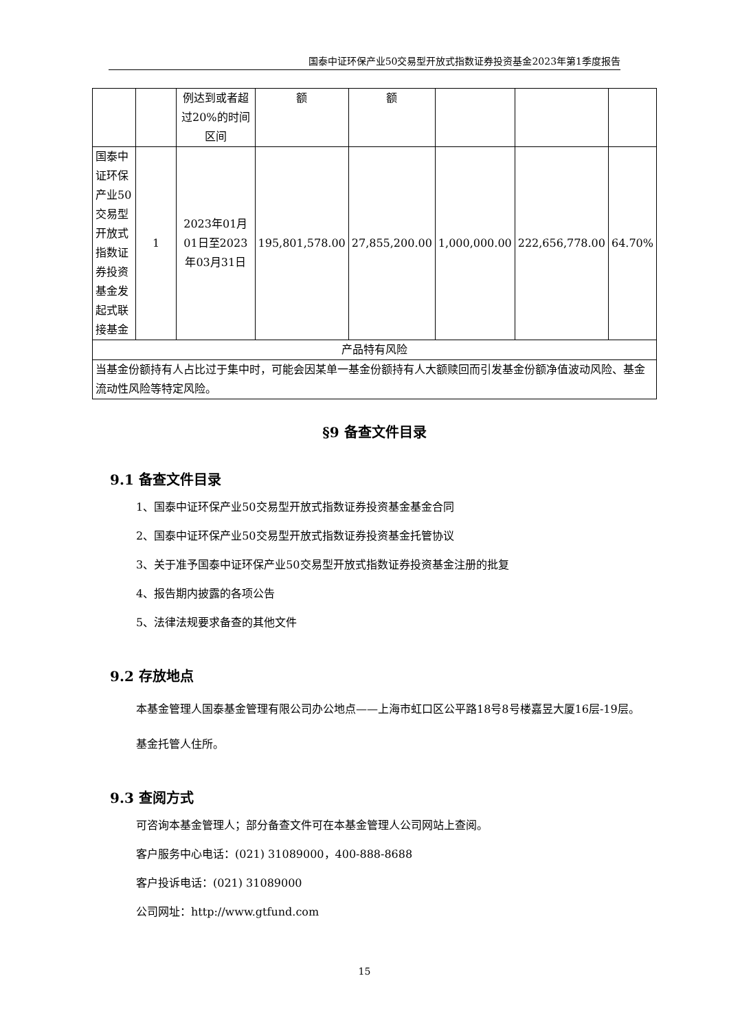国泰中证环保产业50交易型开放式指数证券投资基金2023年第1季度报告
| | | 例达到或者超过20%的时间区间 | 额 | 额 | | | |
| 国泰中证环保产业50交易型开放式指数证券投资基金发起式联接基金 | 1 | 2023年01月01日至2023年03月31日 | 195,801,578.00 | 27,855,200.00 | 1,000,000.00 | 222,656,778.00 | 64.70% |
| 产品特有风险 | | | | | | | |
| 当基金份额持有人占比过于集中时，可能会因某单一基金份额持有人大额赎回而引发基金份额净值波动风险、基金流动性风险等特定风险。 | | | | | | | |
§9 备查文件目录
9.1 备查文件目录
1、国泰中证环保产业50交易型开放式指数证券投资基金基金合同
2、国泰中证环保产业50交易型开放式指数证券投资基金托管协议
3、关于准予国泰中证环保产业50交易型开放式指数证券投资基金注册的批复
4、报告期内披露的各项公告
5、法律法规要求备查的其他文件
9.2 存放地点
本基金管理人国泰基金管理有限公司办公地点——上海市虹口区公平路18号8号楼嘉昱大厦16层-19层。
基金托管人住所。
9.3 查阅方式
可咨询本基金管理人；部分备查文件可在本基金管理人公司网站上查阅。
客户服务中心电话：(021) 31089000，400-888-8688
客户投诉电话：(021) 31089000
公司网址：http://www.gtfund.com
15